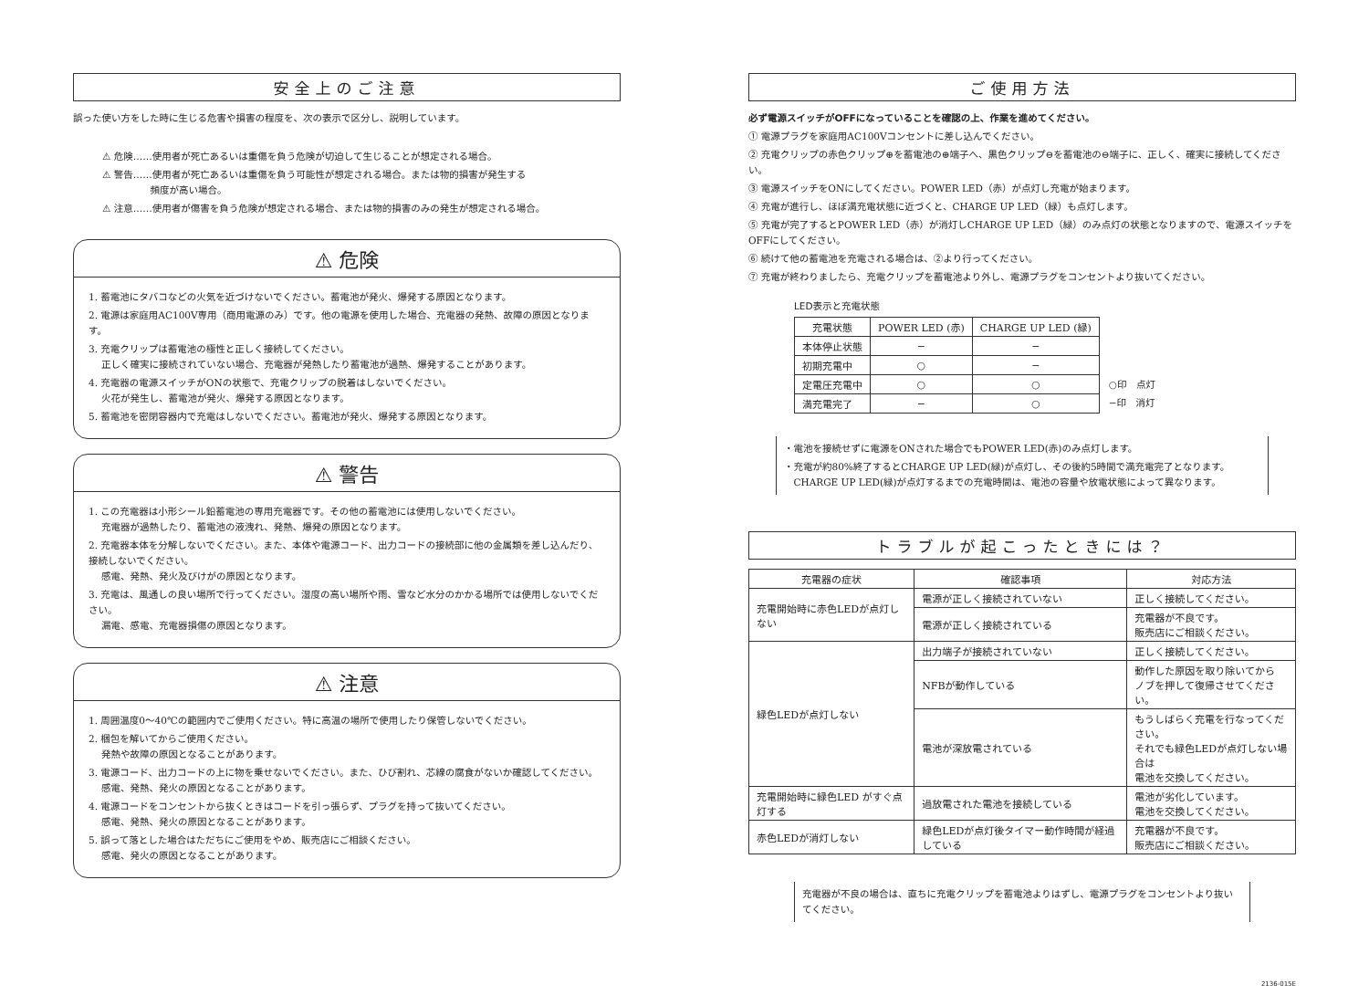安全上のご注意
誤った使い方をした時に生じる危害や損害の程度を、次の表示で区分し、説明しています。
⚠ 危険……使用者が死亡あるいは重傷を負う危険が切迫して生じることが想定される場合。
⚠ 警告……使用者が死亡あるいは重傷を負う可能性が想定される場合。または物的損害が発生する
　　　　　頻度が高い場合。
⚠ 注意……使用者が傷害を負う危険が想定される場合、または物的損害のみの発生が想定される場合。
⚠ 危険
1. 蓄電池にタバコなどの火気を近づけないでください。蓄電池が発火、爆発する原因となります。
2. 電源は家庭用AC100V専用（商用電源のみ）です。他の電源を使用した場合、充電器の発熱、故障の原因となります。
3. 充電クリップは蓄電池の極性と正しく接続してください。
正しく確実に接続されていない場合、充電器が発熱したり蓄電池が過熱、爆発することがあります。
4. 充電器の電源スイッチがONの状態で、充電クリップの脱着はしないでください。
火花が発生し、蓄電池が発火、爆発する原因となります。
5. 蓄電池を密閉容器内で充電はしないでください。蓄電池が発火、爆発する原因となります。
⚠ 警告
1. この充電器は小形シール鉛蓄電池の専用充電器です。その他の蓄電池には使用しないでください。
充電器が過熱したり、蓄電池の液洩れ、発熱、爆発の原因となります。
2. 充電器本体を分解しないでください。また、本体や電源コード、出力コードの接続部に他の金属類を差し込んだり、接続しないでください。
感電、発熱、発火及びけがの原因となります。
3. 充電は、風通しの良い場所で行ってください。湿度の高い場所や雨、雪など水分のかかる場所では使用しないでください。
漏電、感電、充電器損傷の原因となります。
⚠ 注意
1. 周囲温度0〜40℃の範囲内でご使用ください。特に高温の場所で使用したり保管しないでください。
2. 梱包を解いてからご使用ください。
発熱や故障の原因となることがあります。
3. 電源コード、出力コードの上に物を乗せないでください。また、ひび割れ、芯線の腐食がないか確認してください。
感電、発熱、発火の原因となることがあります。
4. 電源コードをコンセントから抜くときはコードを引っ張らず、プラグを持って抜いてください。
感電、発熱、発火の原因となることがあります。
5. 誤って落とした場合はただちにご使用をやめ、販売店にご相談ください。
感電、発火の原因となることがあります。
ご使用方法
必ず電源スイッチがOFFになっていることを確認の上、作業を進めてください。
① 電源プラグを家庭用AC100Vコンセントに差し込んでください。
② 充電クリップの赤色クリップ⊕を蓄電池の⊕端子へ、黒色クリップ⊖を蓄電池の⊖端子に、正しく、確実に接続してください。
③ 電源スイッチをONにしてください。POWER LED（赤）が点灯し充電が始まります。
④ 充電が進行し、ほぼ満充電状態に近づくと、CHARGE UP LED（緑）も点灯します。
⑤ 充電が完了するとPOWER LED（赤）が消灯しCHARGE UP LED（緑）のみ点灯の状態となりますので、電源スイッチをOFFにしてください。
⑥ 続けて他の蓄電池を充電される場合は、②より行ってください。
⑦ 充電が終わりましたら、充電クリップを蓄電池より外し、電源プラグをコンセントより抜いてください。
LED表示と充電状態
| 充電状態 | POWER LED (赤) | CHARGE UP LED (緑) |
| --- | --- | --- |
| 本体停止状態 | − | − |
| 初期充電中 | ○ | − |
| 定電圧充電中 | ○ | ○ |
| 満充電完了 | − | ○ |
○印　点灯
−印　消灯
・電池を接続せずに電源をONされた場合でもPOWER LED(赤)のみ点灯します。
・充電が約80%終了するとCHARGE UP LED(緑)が点灯し、その後約5時間で満充電完了となります。
　CHARGE UP LED(緑)が点灯するまでの充電時間は、電池の容量や放電状態によって異なります。
トラブルが起こったときには？
| 充電器の症状 | 確認事項 | 対応方法 |
| --- | --- | --- |
| 充電開始時に赤色LEDが点灯しない | 電源が正しく接続されていない | 正しく接続してください。 |
| | 電源が正しく接続されている | 充電器が不良です。 販売店にご相談ください。 |
| 緑色LEDが点灯しない | 出力端子が接続されていない | 正しく接続してください。 |
| | NFBが動作している | 動作した原因を取り除いてから ノブを押して復帰させてください。 |
| | 電池が深放電されている | もうしばらく充電を行なってください。 それでも緑色LEDが点灯しない場合は 電池を交換してください。 |
| 充電開始時に緑色LED がすぐ点灯する | 過放電された電池を接続している | 電池が劣化しています。 電池を交換してください。 |
| 赤色LEDが消灯しない | 緑色LEDが点灯後タイマー動作時間が経過している | 充電器が不良です。 販売店にご相談ください。 |
充電器が不良の場合は、直ちに充電クリップを蓄電池よりはずし、電源プラグをコンセントより抜いてください。
2136-015E